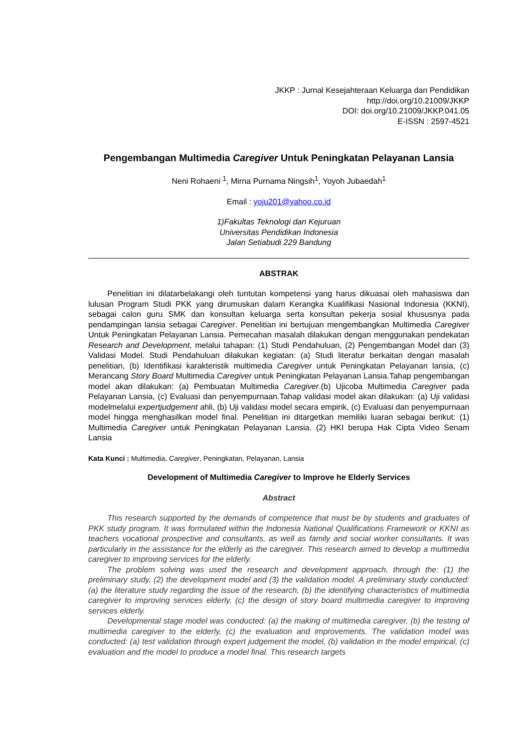JKKP : Jurnal Kesejahteraan Keluarga dan Pendidikan
http://doi.org/10.21009/JKKP
DOI: doi.org/10.21009/JKKP.041.05
E-ISSN : 2597-4521
Pengembangan Multimedia Caregiver Untuk Peningkatan Pelayanan Lansia
Neni Rohaeni <sup>1</sup>, Mirna Purnama Ningsih<sup>1</sup>, Yoyoh Jubaedah<sup>1</sup>
Email : yoju201@yahoo.co.id
1)Fakultas Teknologi dan Kejuruan
Universitas Pendidikan Indonesia
Jalan Setiabudi 229 Bandung
ABSTRAK
Penelitian ini dilatarbelakangi oleh tuntutan kompetensi yang harus dikuasai oleh mahasiswa dan lulusan Program Studi PKK yang dirumuskan dalam Kerangka Kualifikasi Nasional Indonesia (KKNI), sebagai calon guru SMK dan konsultan keluarga serta konsultan pekerja sosial khususnya pada pendampingan lansia sebagai Caregiver. Penelitian ini bertujuan mengembangkan Multimedia Caregiver Untuk Peningkatan Pelayanan Lansia. Pemecahan masalah dilakukan dengan menggunakan pendekatan Research and Development, melalui tahapan: (1) Studi Pendahuluan, (2) Pengembangan Model dan (3) Validasi Model. Studi Pendahuluan dilakukan kegiatan: (a) Studi literatur berkaitan dengan masalah penelitian, (b) Identifikasi karakteristik multimedia Caregiver untuk Peningkatan Pelayanan lansia, (c) Merancang Story Board Multimedia Caregiver untuk Peningkatan Pelayanan Lansia.Tahap pengembangan model akan dilakukan: (a) Pembuatan Multimedia Caregiver.(b) Ujicoba Multimedia Caregiver pada Pelayanan Lansia, (c) Evaluasi dan penyempurnaan.Tahap validasi model akan dilakukan: (a) Uji validasi modelmelalui expertjudgement ahli, (b) Uji validasi model secara empirik, (c) Evaluasi dan penyempurnaan model hingga menghasilkan model final. Penelitian ini ditargetkan memiliki luaran sebagai berikut: (1) Multimedia Caregiver untuk Peningkatan Pelayanan Lansia. (2) HKI berupa Hak Cipta Video Senam Lansia
Kata Kunci : Multimedia, Caregiver, Peningkatan, Pelayanan, Lansia
Development of Multimedia Caregiver to Improve he Elderly Services
Abstract
This research supported by the demands of competence that must be by students and graduates of PKK study program. It was formulated within the Indonesia National Qualifications Framework or KKNI as teachers vocational prospective and consultants, as well as family and social worker consultants. It was particularly in the assistance for the elderly as the caregiver. This research aimed to develop a multimedia caregiver to improving services for the elderly.
The problem solving was used the research and development approach, through the: (1) the preliminary study, (2) the development model and (3) the validation model. A preliminary study conducted: (a) the literature study regarding the issue of the research, (b) the identifying characteristics of multimedia caregiver to improving services elderly, (c) the design of story board multimedia caregiver to improving services elderly.
Developmental stage model was conducted: (a) the making of multimedia caregiver, (b) the testing of multimedia caregiver to the elderly, (c) the evaluation and improvements. The validation model was conducted: (a) test validation through expert judgement the model, (b) validation in the model empirical, (c) evaluation and the model to produce a model final. This research targets